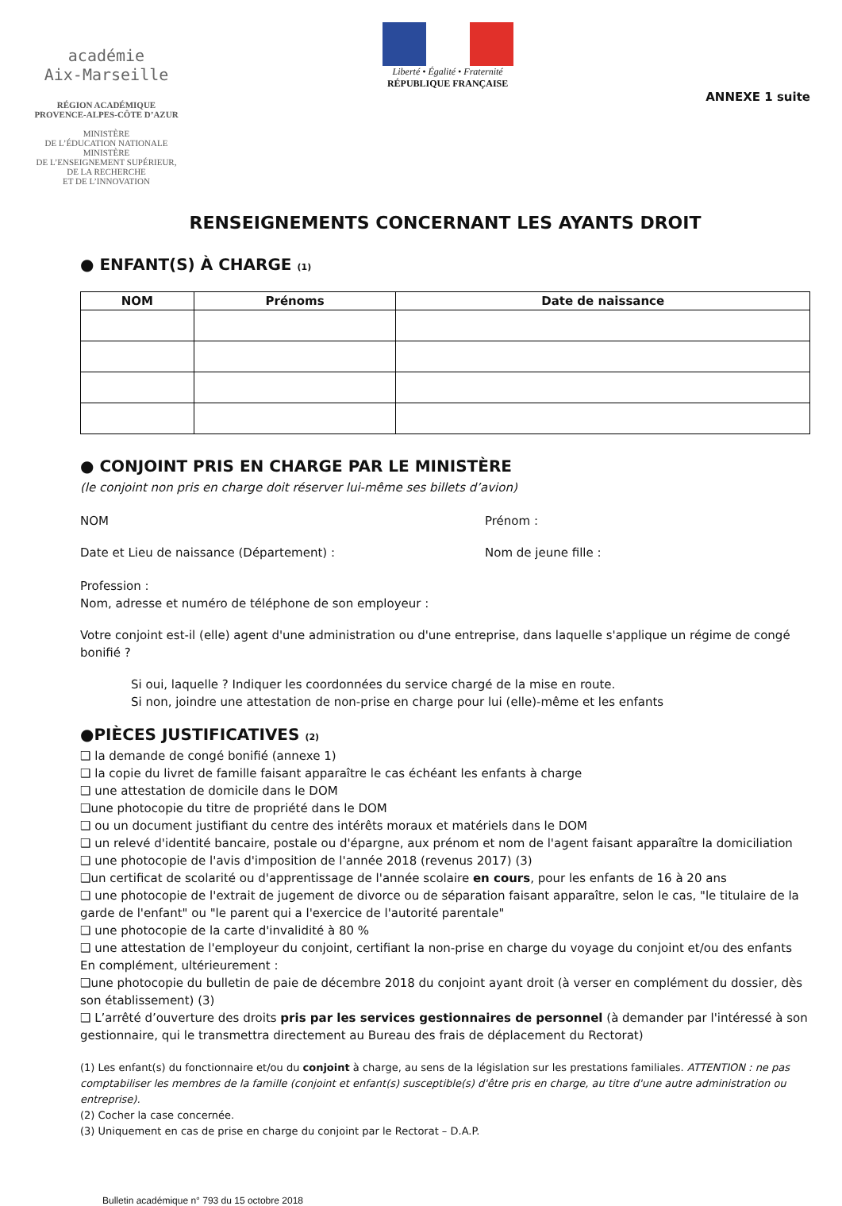académie
Aix-Marseille
RÉGION ACADÉMIQUE
PROVENCE-ALPES-CÔTE D’AZUR
MINISTÈRE
DE L’ÉDUCATION NATIONALE
MINISTÈRE
DE L’ENSEIGNEMENT SUPÉRIEUR,
DE LA RECHERCHE
ET DE L’INNOVATION
Liberté • Égalité • Fraternité
RÉPUBLIQUE FRANÇAISE
ANNEXE 1 suite
RENSEIGNEMENTS CONCERNANT LES AYANTS DROIT
● ENFANT(S) À CHARGE (1)
| NOM | Prénoms | Date de naissance |
| --- | --- | --- |
● CONJOINT PRIS EN CHARGE PAR LE MINISTÈRE
(le conjoint non pris en charge doit réserver lui-même ses billets d’avion)
NOM Prénom :
Date et Lieu de naissance (Département) : Nom de jeune fille :
Profession :
Nom, adresse et numéro de téléphone de son employeur :
Votre conjoint est-il (elle) agent d'une administration ou d'une entreprise, dans laquelle s'applique un régime de congé bonifié ?
Si oui, laquelle ? Indiquer les coordonnées du service chargé de la mise en route.
Si non, joindre une attestation de non-prise en charge pour lui (elle)-même et les enfants
●PIÈCES JUSTIFICATIVES (2)
❑ la demande de congé bonifié (annexe 1)
❑ la copie du livret de famille faisant apparaître le cas échéant les enfants à charge
❑ une attestation de domicile dans le DOM
❑une photocopie du titre de propriété dans le DOM
❑ ou un document justifiant du centre des intérêts moraux et matériels dans le DOM
❑ un relevé d'identité bancaire, postale ou d'épargne, aux prénom et nom de l'agent faisant apparaître la domiciliation
❑ une photocopie de l'avis d'imposition de l'année 2018 (revenus 2017) (3)
❑un certificat de scolarité ou d'apprentissage de l'année scolaire en cours, pour les enfants de 16 à 20 ans
❑ une photocopie de l'extrait de jugement de divorce ou de séparation faisant apparaître, selon le cas, "le titulaire de la garde de l'enfant" ou "le parent qui a l'exercice de l'autorité parentale"
❑ une photocopie de la carte d'invalidité à 80 %
❑ une attestation de l'employeur du conjoint, certifiant la non-prise en charge du voyage du conjoint et/ou des enfants
En complément, ultérieurement :
❑une photocopie du bulletin de paie de décembre 2018 du conjoint ayant droit (à verser en complément du dossier, dès son établissement) (3)
❑ L’arrêté d’ouverture des droits pris par les services gestionnaires de personnel (à demander par l'intéressé à son gestionnaire, qui le transmettra directement au Bureau des frais de déplacement du Rectorat)
(1) Les enfant(s) du fonctionnaire et/ou du conjoint à charge, au sens de la législation sur les prestations familiales. ATTENTION : ne pas comptabiliser les membres de la famille (conjoint et enfant(s) susceptible(s) d'être pris en charge, au titre d'une autre administration ou entreprise).
(2) Cocher la case concernée.
(3) Uniquement en cas de prise en charge du conjoint par le Rectorat – D.A.P.
Bulletin académique n° 793 du 15 octobre 2018